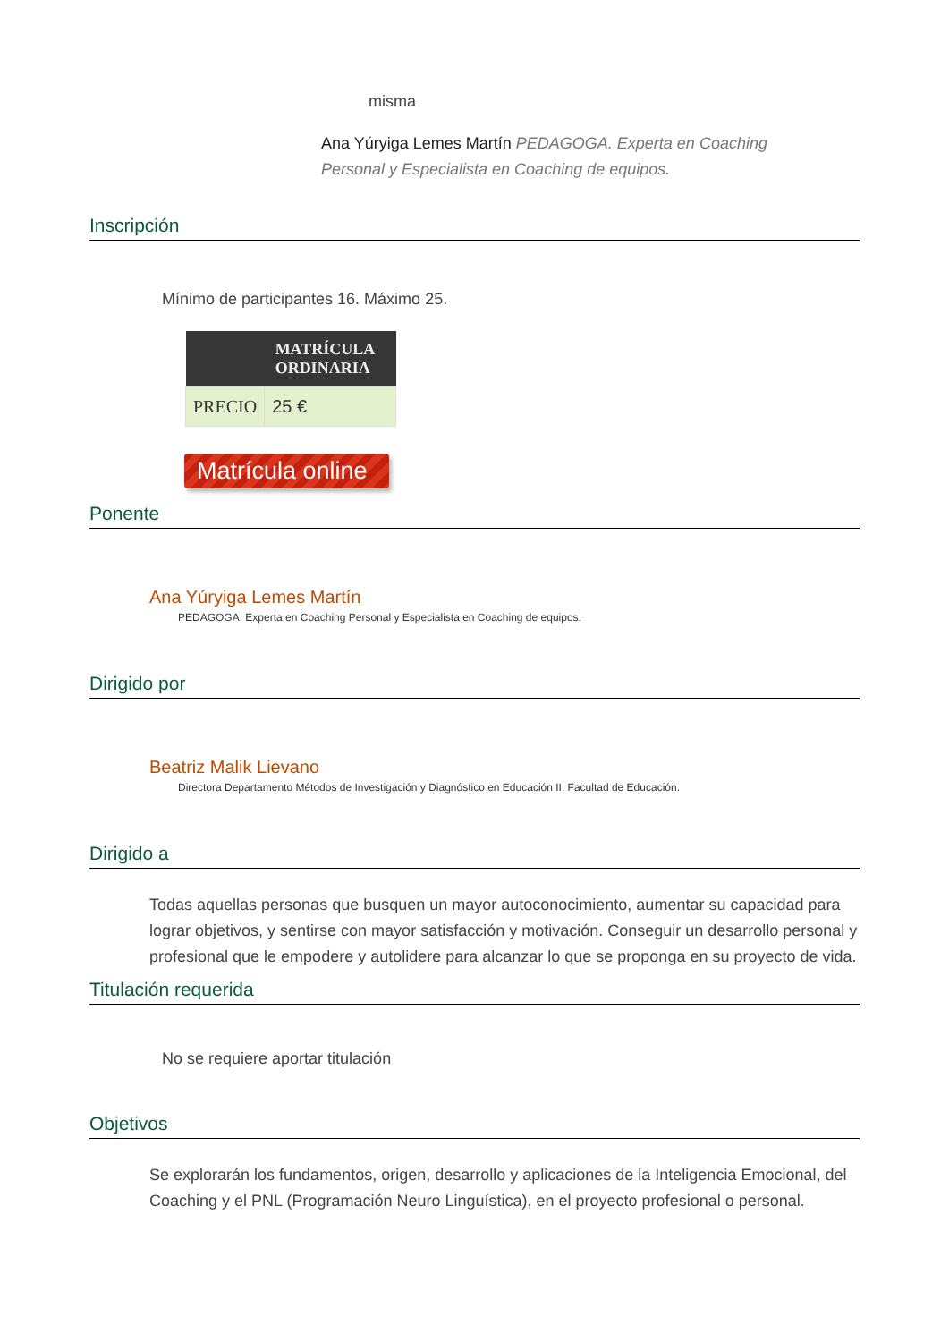misma
Ana Yúryiga Lemes Martín PEDAGOGA. Experta en Coaching Personal y Especialista en Coaching de equipos.
Inscripción
Mínimo de participantes 16. Máximo 25.
| | MATRÍCULA ORDINARIA |
| --- | --- |
| PRECIO | 25 € |
Matrícula online
Ponente
Ana Yúryiga Lemes Martín
PEDAGOGA. Experta en Coaching Personal y Especialista en Coaching de equipos.
Dirigido por
Beatriz Malik Lievano
Directora Departamento Métodos de Investigación y Diagnóstico en Educación II, Facultad de Educación.
Dirigido a
Todas aquellas personas que busquen un mayor autoconocimiento, aumentar su capacidad para lograr objetivos, y sentirse con mayor satisfacción y motivación. Conseguir un desarrollo personal y profesional que le empodere y autolidere para alcanzar lo que se proponga en su proyecto de vida.
Titulación requerida
No se requiere aportar titulación
Objetivos
Se explorarán los fundamentos, origen, desarrollo y aplicaciones de la Inteligencia Emocional, del Coaching y el PNL (Programación Neuro Linguística), en el proyecto profesional o personal.